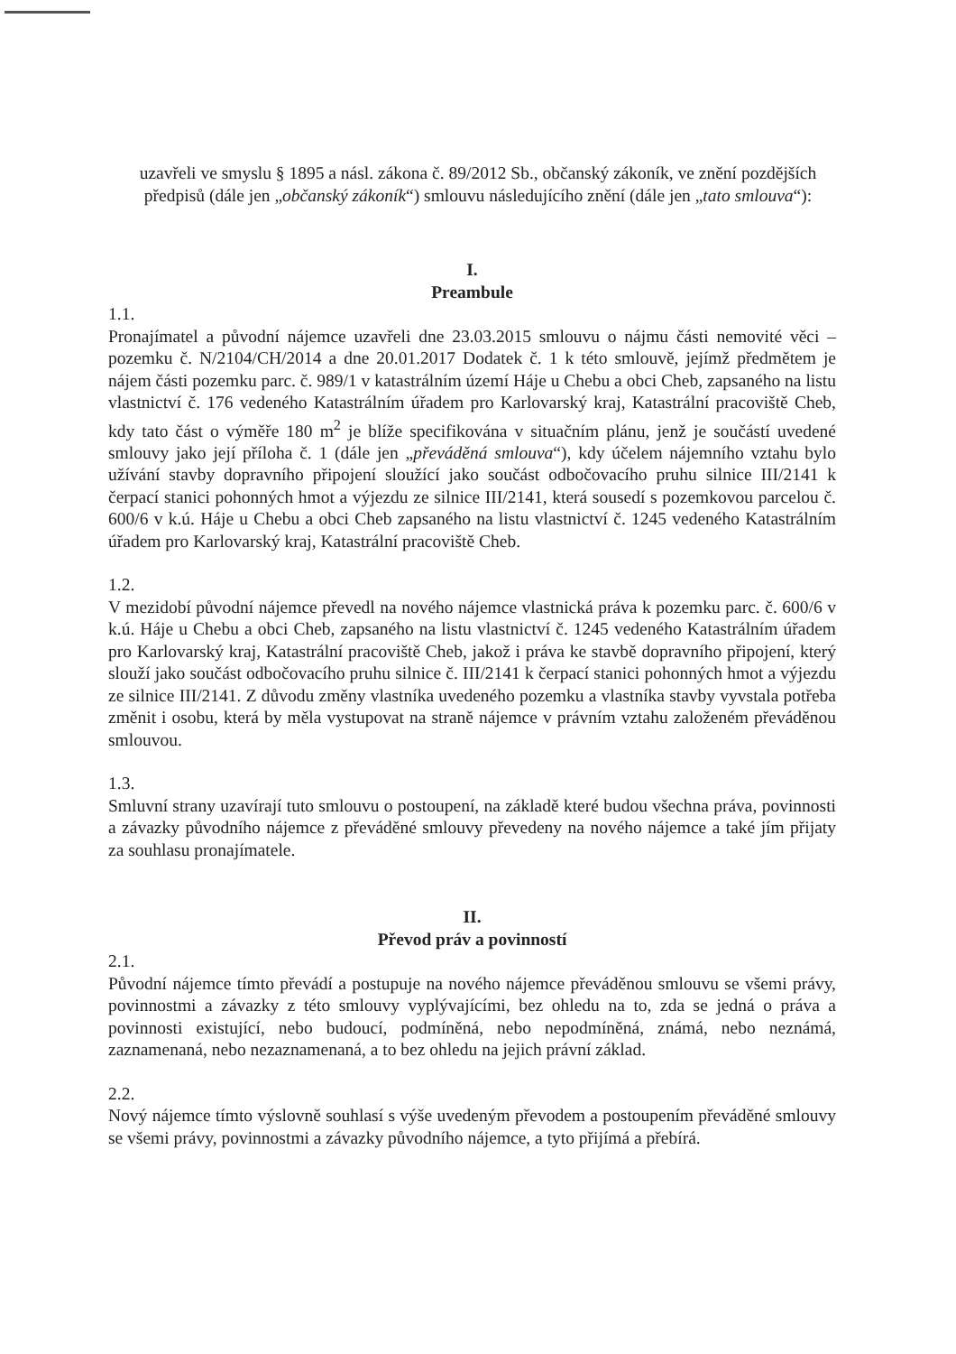uzavřeli ve smyslu § 1895 a násl. zákona č. 89/2012 Sb., občanský zákoník, ve znění pozdějších předpisů (dále jen „občanský zákoník“) smlouvu následujícího znění (dále jen „tato smlouva“):
I.
Preambule
1.1.
Pronajímatel a původní nájemce uzavřeli dne 23.03.2015 smlouvu o nájmu části nemovité věci – pozemku č. N/2104/CH/2014 a dne 20.01.2017 Dodatek č. 1 k této smlouvě, jejímž předmětem je nájem části pozemku parc. č. 989/1 v katastrálním území Háje u Chebu a obci Cheb, zapsaného na listu vlastnictví č. 176 vedeného Katastrálním úřadem pro Karlovarský kraj, Katastrální pracoviště Cheb, kdy tato část o výměře 180 m<sup>2</sup> je blíže specifikována v situačním plánu, jenž je součástí uvedené smlouvy jako její příloha č. 1 (dále jen „převáděná smlouva“), kdy účelem nájemního vztahu bylo užívání stavby dopravního připojení sloužící jako součást odbočovacího pruhu silnice III/2141 k čerpací stanici pohonných hmot a výjezdu ze silnice III/2141, která sousedí s pozemkovou parcelou č. 600/6 v k.ú. Háje u Chebu a obci Cheb zapsaného na listu vlastnictví č. 1245 vedeného Katastrálním úřadem pro Karlovarský kraj, Katastrální pracoviště Cheb.
1.2.
V mezidobí původní nájemce převedl na nového nájemce vlastnická práva k pozemku parc. č. 600/6 v k.ú. Háje u Chebu a obci Cheb, zapsaného na listu vlastnictví č. 1245 vedeného Katastrálním úřadem pro Karlovarský kraj, Katastrální pracoviště Cheb, jakož i práva ke stavbě dopravního připojení, který slouží jako součást odbočovacího pruhu silnice č. III/2141 k čerpací stanici pohonných hmot a výjezdu ze silnice III/2141. Z důvodu změny vlastníka uvedeného pozemku a vlastníka stavby vyvstala potřeba změnit i osobu, která by měla vystupovat na straně nájemce v právním vztahu založeném převáděnou smlouvou.
1.3.
Smluvní strany uzavírají tuto smlouvu o postoupení, na základě které budou všechna práva, povinnosti a závazky původního nájemce z převáděné smlouvy převedeny na nového nájemce a také jím přijaty za souhlasu pronajímatele.
II.
Převod práv a povinností
2.1.
Původní nájemce tímto převádí a postupuje na nového nájemce převáděnou smlouvu se všemi právy, povinnostmi a závazky z této smlouvy vyplývajícími, bez ohledu na to, zda se jedná o práva a povinnosti existující, nebo budoucí, podmíněná, nebo nepodmíněná, známá, nebo neznámá, zaznamenaná, nebo nezaznamenaná, a to bez ohledu na jejich právní základ.
2.2.
Nový nájemce tímto výslovně souhlasí s výše uvedeným převodem a postoupením převáděné smlouvy se všemi právy, povinnostmi a závazky původního nájemce, a tyto přijímá a přebírá.